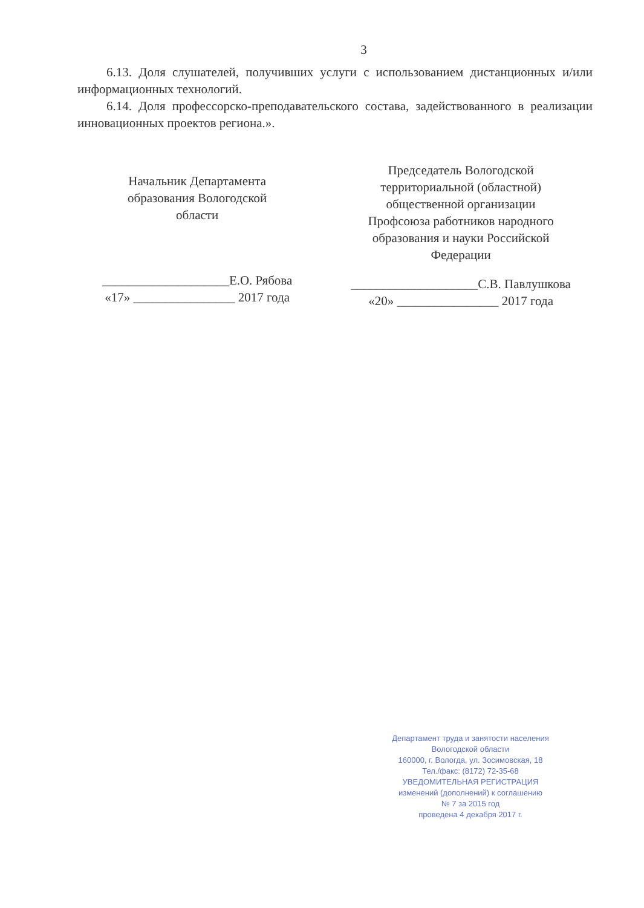3
6.13. Доля слушателей, получивших услуги с использованием дистанционных и/или информационных технологий.
6.14. Доля профессорско-преподавательского состава, задействованного в реализации инновационных проектов региона.».
Начальник Департамента
образования Вологодской
области
____________________Е.О. Рябова
«17» ________________ 2017 года
Председатель Вологодской
территориальной (областной)
общественной организации
Профсоюза работников народного
образования и науки Российской
Федерации
____________________С.В. Павлушкова
«20» ________________ 2017 года
Департамент труда и занятости населения
Вологодской области
160000, г. Вологда, ул. Зосимовская, 18
Тел./факс: (8172) 72-35-68
УВЕДОМИТЕЛЬНАЯ РЕГИСТРАЦИЯ
изменений (дополнений) к соглашению
№ 7 за 2015 год
проведена 4 декабря 2017 г.